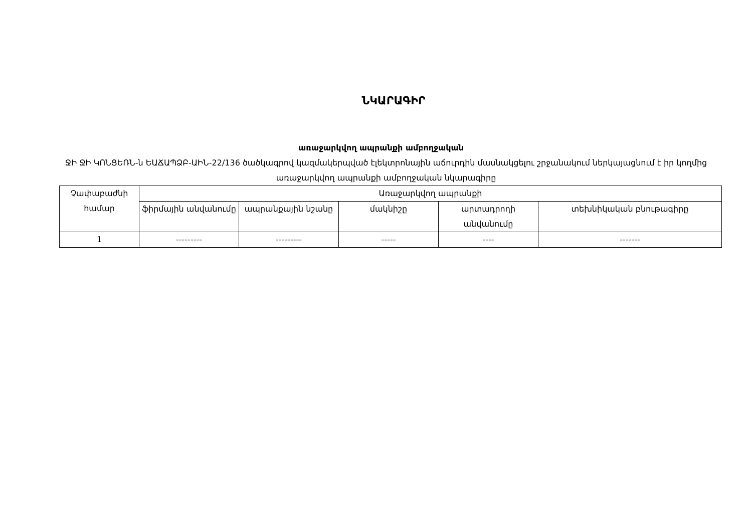ՆԿԱՐԱԳԻՐ
առաջարկվող ապրանքի ամբողջական
ՋԻ ՋԻ ԿՈՆՑԵՌՆ-ն ԵԱՃԱՊՁԲ-ԱԻՆ-22/136 ծածկագրով կազմակերպված էլեկտրոնային աճուրդին մասնակցելու շրջանակում ներկայացնում է իր կողմից առաջարկվող ապրանքի ամբողջական նկարագիրը
| Չափաբաժնի համար | Առաջարկվող ապրանքի | | | | |
| --- | --- | --- | --- | --- | --- |
| | ֆիրմային անվանումը | ապրանքային նշանը | մակնիշը | արտադրողի անվանումը | տեխնիկական բնութագիրը |
| 1 | --------- | --------- | ----- | ---- | ------- |